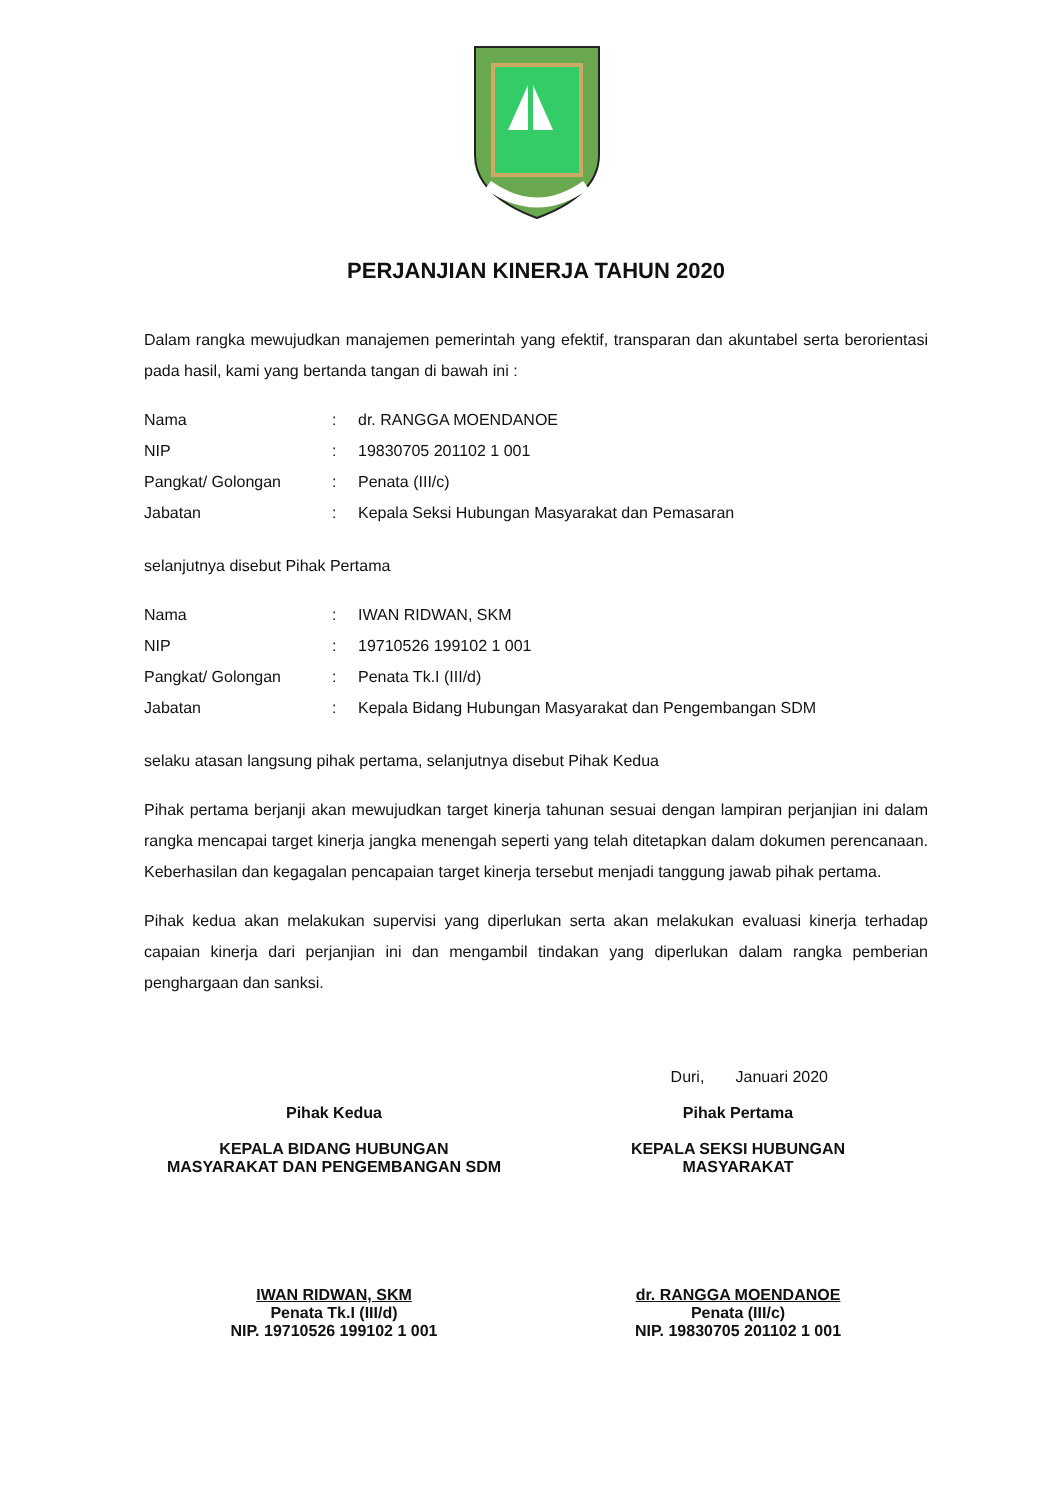PERJANJIAN KINERJA TAHUN 2020
Dalam rangka mewujudkan manajemen pemerintah yang efektif, transparan dan akuntabel serta berorientasi pada hasil, kami yang bertanda tangan di bawah ini :
| Nama | : | dr. RANGGA MOENDANOE |
| NIP | : | 19830705 201102 1 001 |
| Pangkat/ Golongan | : | Penata (III/c) |
| Jabatan | : | Kepala Seksi Hubungan Masyarakat dan Pemasaran |
selanjutnya disebut Pihak Pertama
| Nama | : | IWAN RIDWAN, SKM |
| NIP | : | 19710526 199102 1 001 |
| Pangkat/ Golongan | : | Penata Tk.I (III/d) |
| Jabatan | : | Kepala Bidang Hubungan Masyarakat dan Pengembangan SDM |
selaku atasan langsung pihak pertama, selanjutnya disebut Pihak Kedua
Pihak pertama berjanji akan mewujudkan target kinerja tahunan sesuai dengan lampiran perjanjian ini dalam rangka mencapai target kinerja jangka menengah seperti yang telah ditetapkan dalam dokumen perencanaan. Keberhasilan dan kegagalan pencapaian target kinerja tersebut menjadi tanggung jawab pihak pertama.
Pihak kedua akan melakukan supervisi yang diperlukan serta akan melakukan evaluasi kinerja terhadap capaian kinerja dari perjanjian ini dan mengambil tindakan yang diperlukan dalam rangka pemberian penghargaan dan sanksi.
Duri, Januari 2020
Pihak Kedua
KEPALA BIDANG HUBUNGAN
MASYARAKAT DAN PENGEMBANGAN SDM
IWAN RIDWAN, SKM
Penata Tk.I (III/d)
NIP. 19710526 199102 1 001
Pihak Pertama
KEPALA SEKSI HUBUNGAN
MASYARAKAT
dr. RANGGA MOENDANOE
Penata (III/c)
NIP. 19830705 201102 1 001